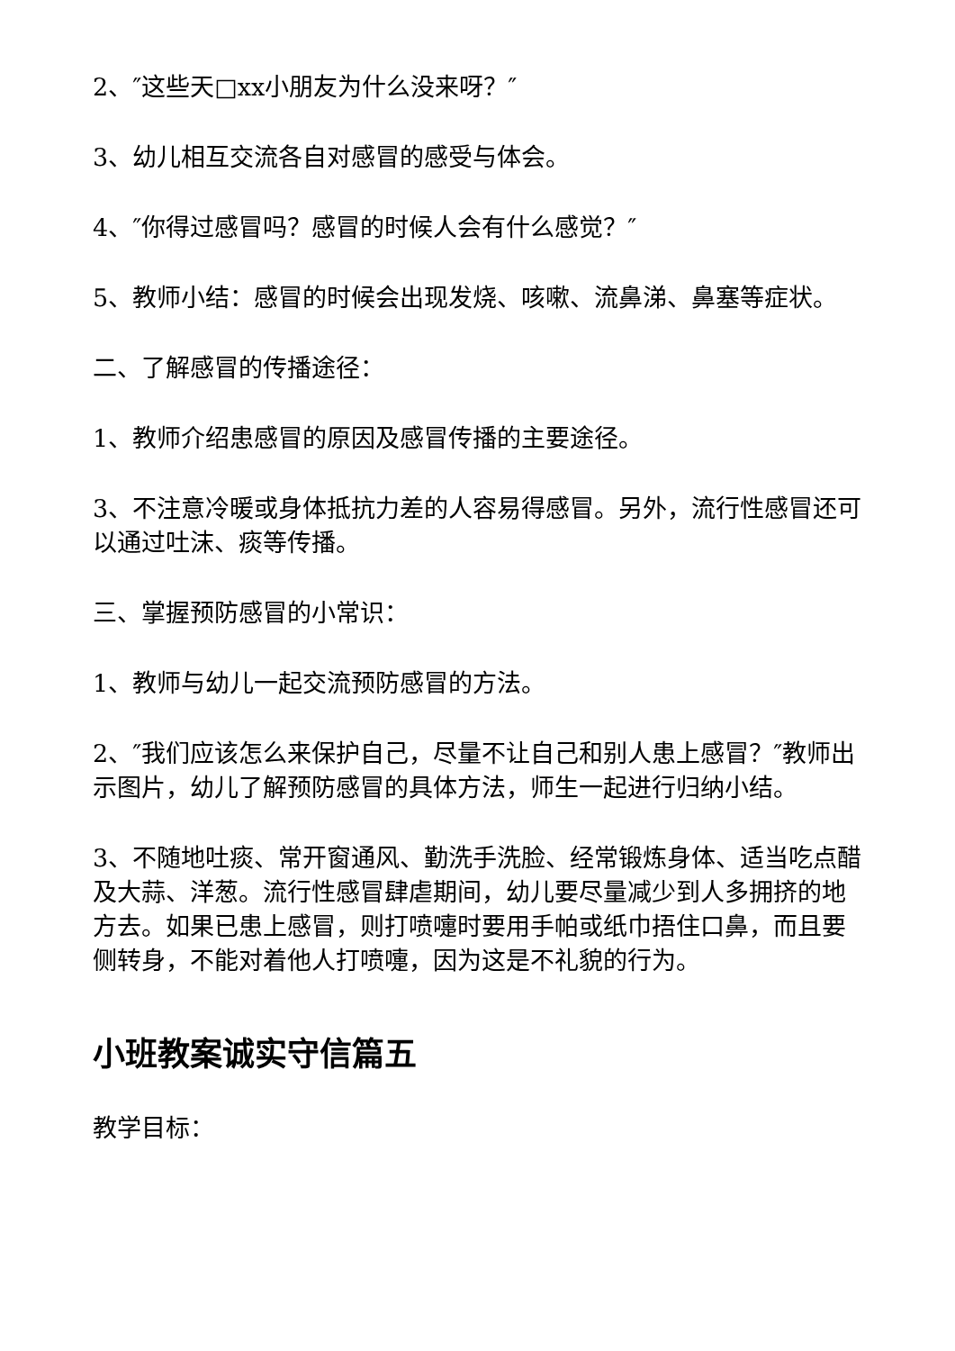2、″这些天□xx小朋友为什么没来呀？″
3、幼儿相互交流各自对感冒的感受与体会。
4、″你得过感冒吗？感冒的时候人会有什么感觉？″
5、教师小结：感冒的时候会出现发烧、咳嗽、流鼻涕、鼻塞等症状。
二、了解感冒的传播途径：
1、教师介绍患感冒的原因及感冒传播的主要途径。
3、不注意冷暖或身体抵抗力差的人容易得感冒。另外，流行性感冒还可以通过吐沫、痰等传播。
三、掌握预防感冒的小常识：
1、教师与幼儿一起交流预防感冒的方法。
2、″我们应该怎么来保护自己，尽量不让自己和别人患上感冒？″教师出示图片，幼儿了解预防感冒的具体方法，师生一起进行归纳小结。
3、不随地吐痰、常开窗通风、勤洗手洗脸、经常锻炼身体、适当吃点醋及大蒜、洋葱。流行性感冒肆虐期间，幼儿要尽量减少到人多拥挤的地方去。如果已患上感冒，则打喷嚏时要用手帕或纸巾捂住口鼻，而且要侧转身，不能对着他人打喷嚏，因为这是不礼貌的行为。
小班教案诚实守信篇五
教学目标：